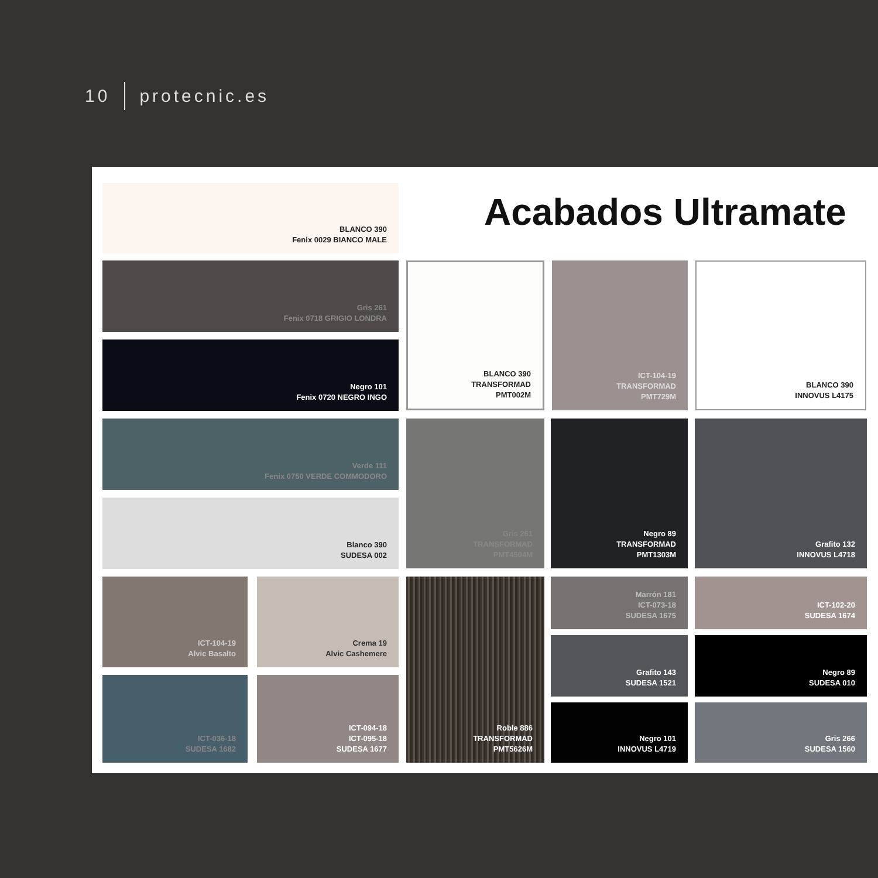10 protecnic.es
BLANCO 390
Fenix 0029 BIANCO MALE
Acabados Ultramate
Gris 261
Fenix 0718 GRIGIO LONDRA
Negro 101
Fenix 0720 NEGRO INGO
Verde 111
Fenix 0750 VERDE COMMODORO
Blanco 390
SUDESA 002
BLANCO 390
TRANSFORMAD
PMT002M
ICT-104-19
TRANSFORMAD
PMT729M
BLANCO 390
INNOVUS L4175
Gris 261
TRANSFORMAD
PMT4504M
Negro 89
TRANSFORMAD
PMT1303M
Grafito 132
INNOVUS L4718
ICT-104-19
Alvic Basalto
Crema 19
Alvic Cashemere
ICT-036-18
SUDESA 1682
ICT-094-18
ICT-095-18
SUDESA 1677
Roble 886
TRANSFORMAD
PMT5626M
Marrón 181
ICT-073-18
SUDESA 1675
Grafito 143
SUDESA 1521
Negro 101
INNOVUS L4719
ICT-102-20
SUDESA 1674
Negro 89
SUDESA 010
Gris 266
SUDESA 1560